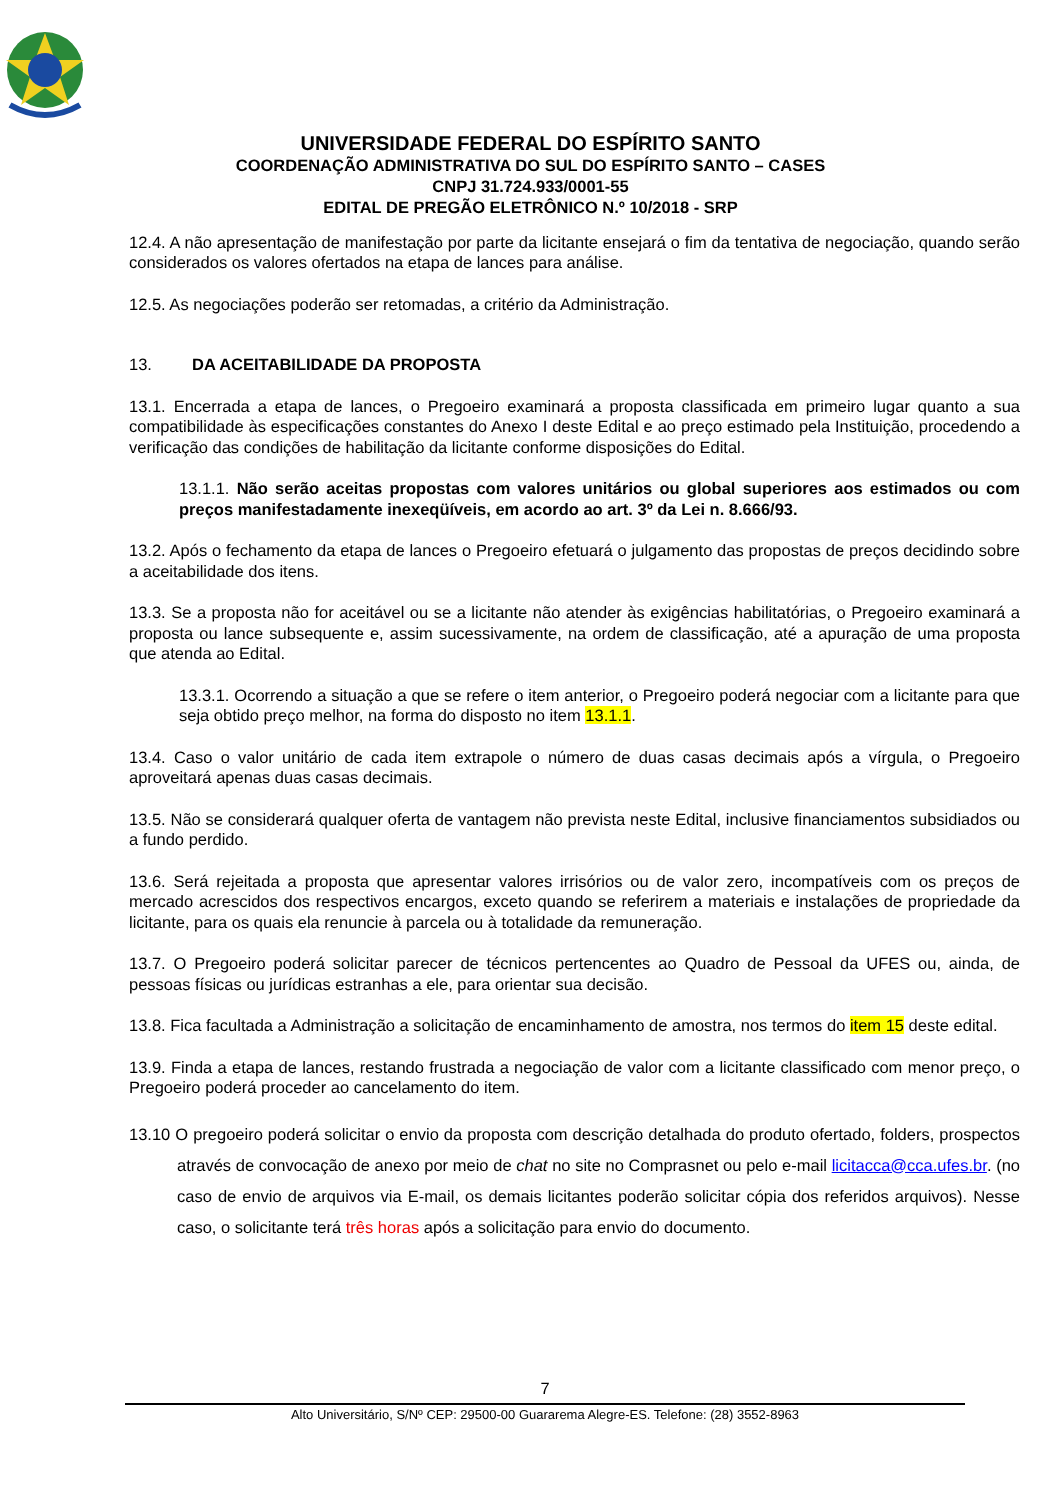UNIVERSIDADE FEDERAL DO ESPÍRITO SANTO
COORDENAÇÃO ADMINISTRATIVA DO SUL DO ESPÍRITO SANTO – CASES
CNPJ 31.724.933/0001-55
EDITAL DE PREGÃO ELETRÔNICO N.º 10/2018 - SRP
12.4. A não apresentação de manifestação por parte da licitante ensejará o fim da tentativa de negociação, quando serão considerados os valores ofertados na etapa de lances para análise.
12.5. As negociações poderão ser retomadas, a critério da Administração.
13. DA ACEITABILIDADE DA PROPOSTA
13.1. Encerrada a etapa de lances, o Pregoeiro examinará a proposta classificada em primeiro lugar quanto a sua compatibilidade às especificações constantes do Anexo I deste Edital e ao preço estimado pela Instituição, procedendo a verificação das condições de habilitação da licitante conforme disposições do Edital.
13.1.1. Não serão aceitas propostas com valores unitários ou global superiores aos estimados ou com preços manifestadamente inexeqüíveis, em acordo ao art. 3º da Lei n. 8.666/93.
13.2. Após o fechamento da etapa de lances o Pregoeiro efetuará o julgamento das propostas de preços decidindo sobre a aceitabilidade dos itens.
13.3. Se a proposta não for aceitável ou se a licitante não atender às exigências habilitatórias, o Pregoeiro examinará a proposta ou lance subsequente e, assim sucessivamente, na ordem de classificação, até a apuração de uma proposta que atenda ao Edital.
13.3.1. Ocorrendo a situação a que se refere o item anterior, o Pregoeiro poderá negociar com a licitante para que seja obtido preço melhor, na forma do disposto no item 13.1.1.
13.4. Caso o valor unitário de cada item extrapole o número de duas casas decimais após a vírgula, o Pregoeiro aproveitará apenas duas casas decimais.
13.5. Não se considerará qualquer oferta de vantagem não prevista neste Edital, inclusive financiamentos subsidiados ou a fundo perdido.
13.6. Será rejeitada a proposta que apresentar valores irrisórios ou de valor zero, incompatíveis com os preços de mercado acrescidos dos respectivos encargos, exceto quando se referirem a materiais e instalações de propriedade da licitante, para os quais ela renuncie à parcela ou à totalidade da remuneração.
13.7. O Pregoeiro poderá solicitar parecer de técnicos pertencentes ao Quadro de Pessoal da UFES ou, ainda, de pessoas físicas ou jurídicas estranhas a ele, para orientar sua decisão.
13.8. Fica facultada a Administração a solicitação de encaminhamento de amostra, nos termos do item 15 deste edital.
13.9. Finda a etapa de lances, restando frustrada a negociação de valor com a licitante classificado com menor preço, o Pregoeiro poderá proceder ao cancelamento do item.
13.10 O pregoeiro poderá solicitar o envio da proposta com descrição detalhada do produto ofertado, folders, prospectos através de convocação de anexo por meio de chat no site no Comprasnet ou pelo e-mail licitacca@cca.ufes.br. (no caso de envio de arquivos via E-mail, os demais licitantes poderão solicitar cópia dos referidos arquivos). Nesse caso, o solicitante terá três horas após a solicitação para envio do documento.
7
Alto Universitário, S/Nº CEP: 29500-00 Guararema Alegre-ES. Telefone: (28) 3552-8963